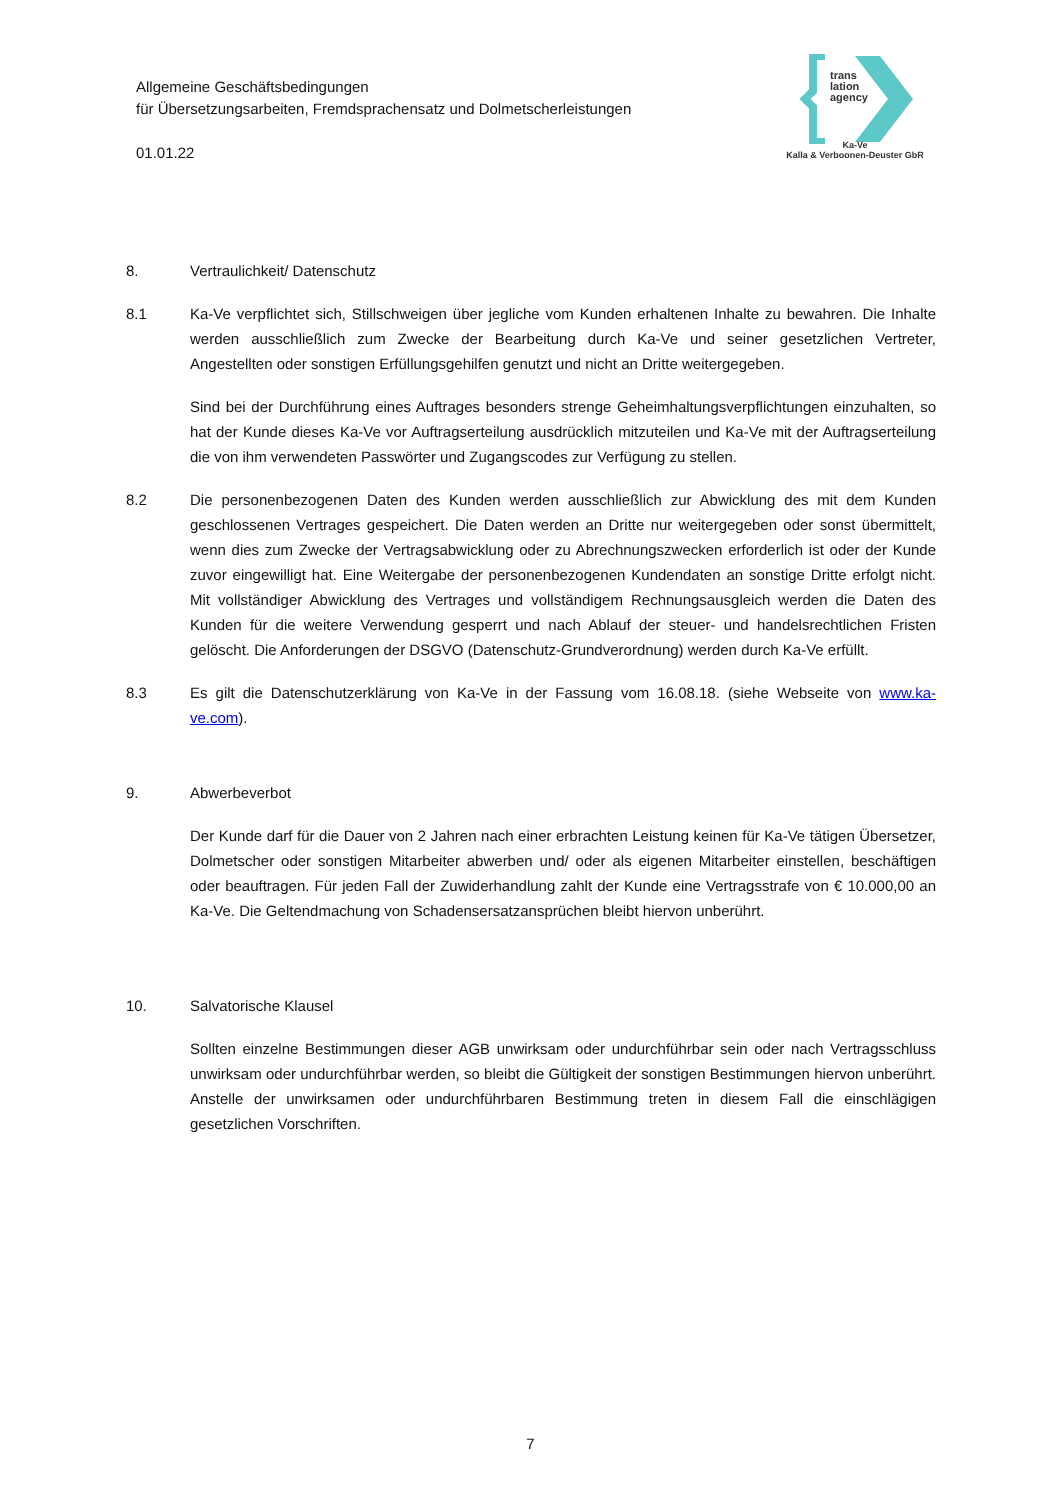Allgemeine Geschäftsbedingungen
für Übersetzungsarbeiten, Fremdsprachensatz und Dolmetscherleistungen
01.01.22
trans
lation
agency
Ka-Ve
Kalla & Verboonen-Deuster GbR
8. Vertraulichkeit/ Datenschutz
8.1 Ka-Ve verpflichtet sich, Stillschweigen über jegliche vom Kunden erhaltenen Inhalte zu bewahren. Die Inhalte werden ausschließlich zum Zwecke der Bearbeitung durch Ka-Ve und seiner gesetzlichen Vertreter, Angestellten oder sonstigen Erfüllungsgehilfen genutzt und nicht an Dritte weitergegeben.
Sind bei der Durchführung eines Auftrages besonders strenge Geheimhaltungsverpflichtungen einzuhalten, so hat der Kunde dieses Ka-Ve vor Auftragserteilung ausdrücklich mitzuteilen und Ka-Ve mit der Auftragserteilung die von ihm verwendeten Passwörter und Zugangscodes zur Verfügung zu stellen.
8.2 Die personenbezogenen Daten des Kunden werden ausschließlich zur Abwicklung des mit dem Kunden geschlossenen Vertrages gespeichert. Die Daten werden an Dritte nur weitergegeben oder sonst übermittelt, wenn dies zum Zwecke der Vertragsabwicklung oder zu Abrechnungszwecken erforderlich ist oder der Kunde zuvor eingewilligt hat. Eine Weitergabe der personenbezogenen Kundendaten an sonstige Dritte erfolgt nicht. Mit vollständiger Abwicklung des Vertrages und vollständigem Rechnungsausgleich werden die Daten des Kunden für die weitere Verwendung gesperrt und nach Ablauf der steuer- und handelsrechtlichen Fristen gelöscht. Die Anforderungen der DSGVO (Datenschutz-Grundverordnung) werden durch Ka-Ve erfüllt.
8.3 Es gilt die Datenschutzerklärung von Ka-Ve in der Fassung vom 16.08.18. (siehe Webseite von www.ka-ve.com).
9. Abwerbeverbot
Der Kunde darf für die Dauer von 2 Jahren nach einer erbrachten Leistung keinen für Ka-Ve tätigen Übersetzer, Dolmetscher oder sonstigen Mitarbeiter abwerben und/ oder als eigenen Mitarbeiter einstellen, beschäftigen oder beauftragen. Für jeden Fall der Zuwiderhandlung zahlt der Kunde eine Vertragsstrafe von € 10.000,00 an Ka-Ve. Die Geltendmachung von Schadensersatzansprüchen bleibt hiervon unberührt.
10. Salvatorische Klausel
Sollten einzelne Bestimmungen dieser AGB unwirksam oder undurchführbar sein oder nach Vertragsschluss unwirksam oder undurchführbar werden, so bleibt die Gültigkeit der sonstigen Bestimmungen hiervon unberührt. Anstelle der unwirksamen oder undurchführbaren Bestimmung treten in diesem Fall die einschlägigen gesetzlichen Vorschriften.
7